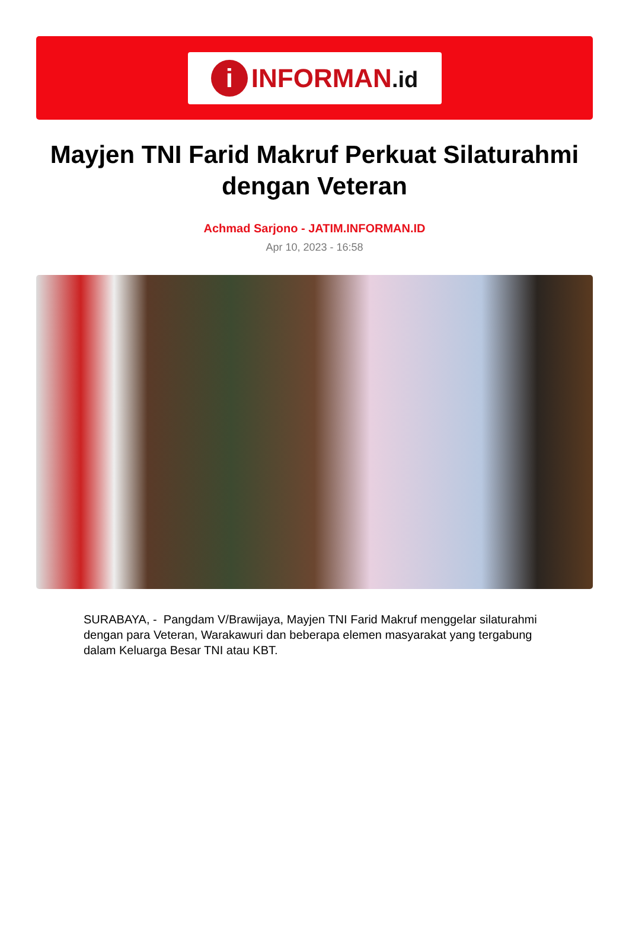i
INFORMAN.id
Mayjen TNI Farid Makruf Perkuat Silaturahmi dengan Veteran
Achmad Sarjono - JATIM.INFORMAN.ID
Apr 10, 2023 - 16:58
SURABAYA, - Pangdam V/Brawijaya, Mayjen TNI Farid Makruf menggelar silaturahmi dengan para Veteran, Warakawuri dan beberapa elemen masyarakat yang tergabung dalam Keluarga Besar TNI atau KBT.